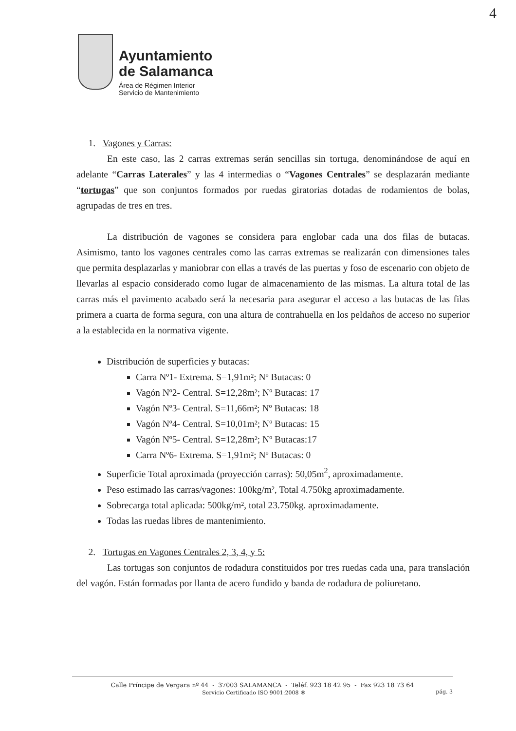Ayuntamiento
de Salamanca
Área de Régimen Interior
Servicio de Mantenimiento
4
1. Vagones y Carras:
En este caso, las 2 carras extremas serán sencillas sin tortuga, denominándose de aquí en adelante “Carras Laterales” y las 4 intermedias o “Vagones Centrales” se desplazarán mediante “tortugas” que son conjuntos formados por ruedas giratorias dotadas de rodamientos de bolas, agrupadas de tres en tres.
La distribución de vagones se considera para englobar cada una dos filas de butacas. Asimismo, tanto los vagones centrales como las carras extremas se realizarán con dimensiones tales que permita desplazarlas y maniobrar con ellas a través de las puertas y foso de escenario con objeto de llevarlas al espacio considerado como lugar de almacenamiento de las mismas. La altura total de las carras más el pavimento acabado será la necesaria para asegurar el acceso a las butacas de las filas primera a cuarta de forma segura, con una altura de contrahuella en los peldaños de acceso no superior a la establecida en la normativa vigente.
Distribución de superficies y butacas:
Carra Nº1- Extrema. S=1,91m²; Nº Butacas: 0
Vagón Nº2- Central. S=12,28m²; Nº Butacas: 17
Vagón Nº3- Central. S=11,66m²; Nº Butacas: 18
Vagón Nº4- Central. S=10,01m²; Nº Butacas: 15
Vagón Nº5- Central. S=12,28m²; Nº Butacas:17
Carra Nº6- Extrema. S=1,91m²; Nº Butacas: 0
Superficie Total aproximada (proyección carras): 50,05m<sup>2</sup>, aproximadamente.
Peso estimado las carras/vagones: 100kg/m², Total 4.750kg aproximadamente.
Sobrecarga total aplicada: 500kg/m², total 23.750kg. aproximadamente.
Todas las ruedas libres de mantenimiento.
2. Tortugas en Vagones Centrales 2, 3, 4, y 5:
Las tortugas son conjuntos de rodadura constituidos por tres ruedas cada una, para translación del vagón. Están formadas por llanta de acero fundido y banda de rodadura de poliuretano.
Calle Príncipe de Vergara nº 44 - 37003 SALAMANCA - Teléf. 923 18 42 95 - Fax 923 18 73 64
Servicio Certificado ISO 9001:2008 ® pág. 3